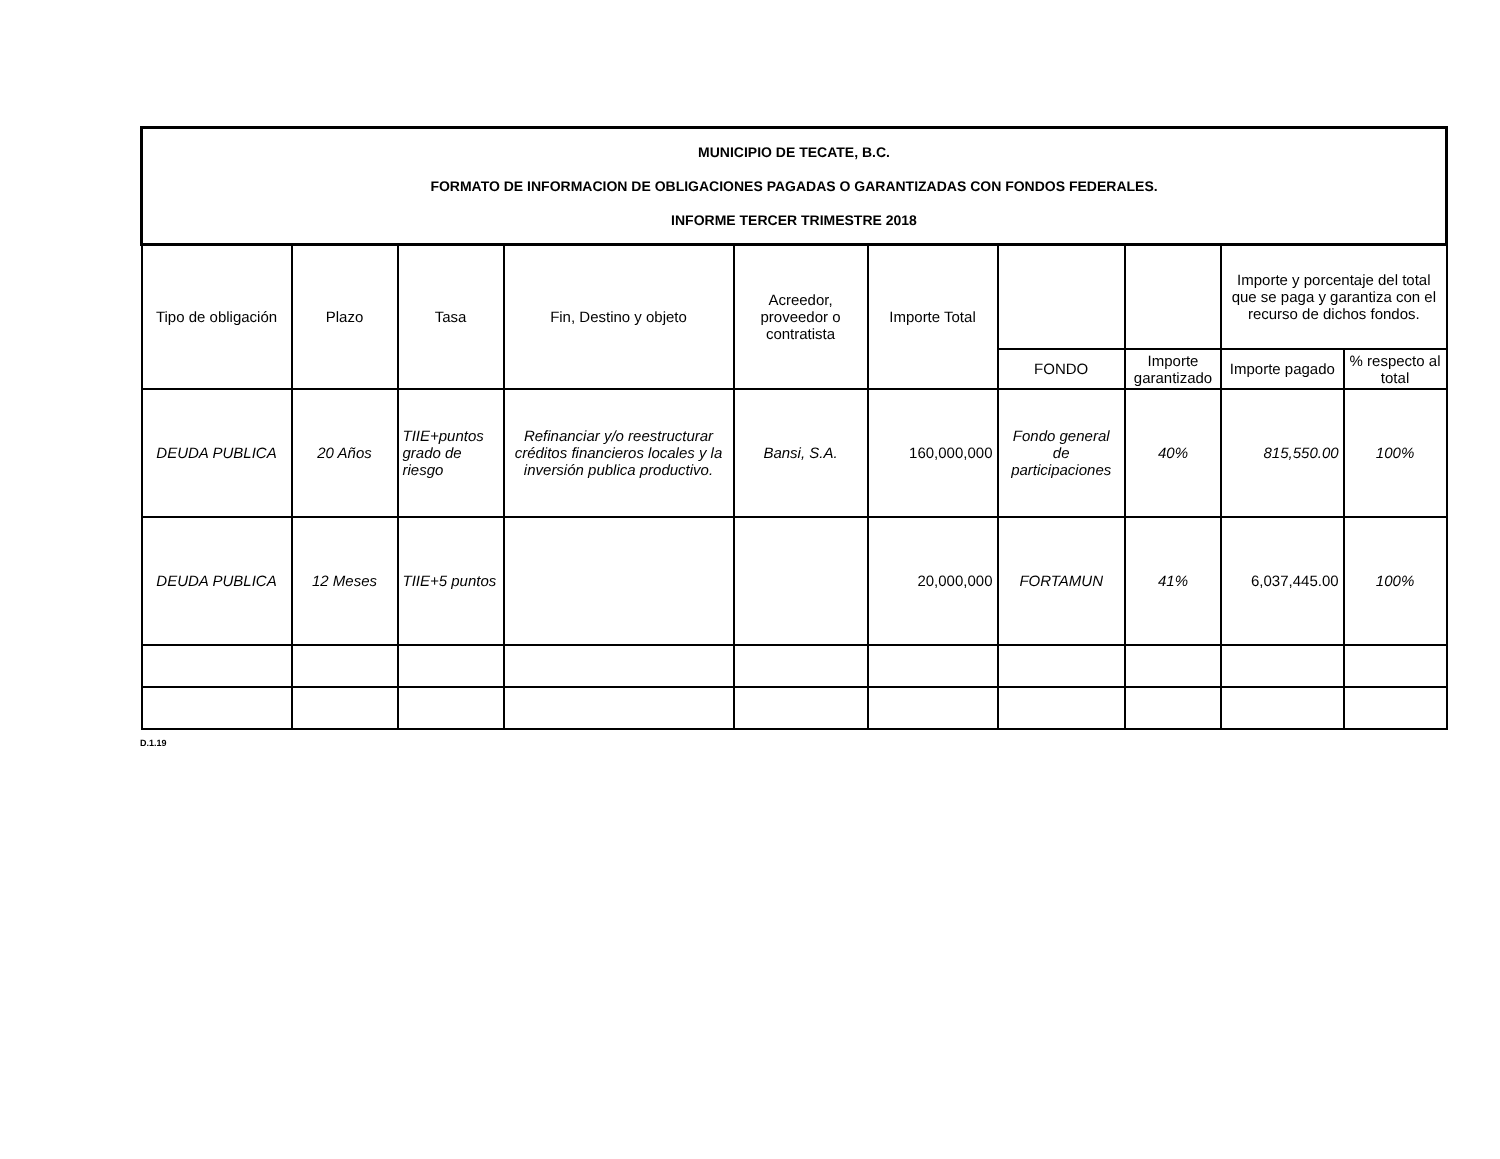| MUNICIPIO DE TECATE, B.C. FORMATO DE INFORMACION DE OBLIGACIONES PAGADAS O GARANTIZADAS CON FONDOS FEDERALES. INFORME TERCER TRIMESTRE 2018 | | | | | | | | | |
| --- | --- | --- | --- | --- | --- | --- | --- | --- | --- |
| Tipo de obligación | Plazo | Tasa | Fin, Destino y objeto | Acreedor, proveedor o contratista | Importe Total | | | Importe y porcentaje del total que se paga y garantiza con el recurso de dichos fondos. | |
| | | | | | | FONDO | Importe garantizado | Importe pagado | % respecto al total |
| DEUDA PUBLICA | 20 Años | TIIE+puntos grado de riesgo | Refinanciar y/o reestructurar créditos financieros locales y la inversión publica productivo. | Bansi, S.A. | 160,000,000 | Fondo general de participaciones | 40% | 815,550.00 | 100% |
| DEUDA PUBLICA | 12 Meses | TIIE+5 puntos | | | 20,000,000 | FORTAMUN | 41% | 6,037,445.00 | 100% |
D.1.19